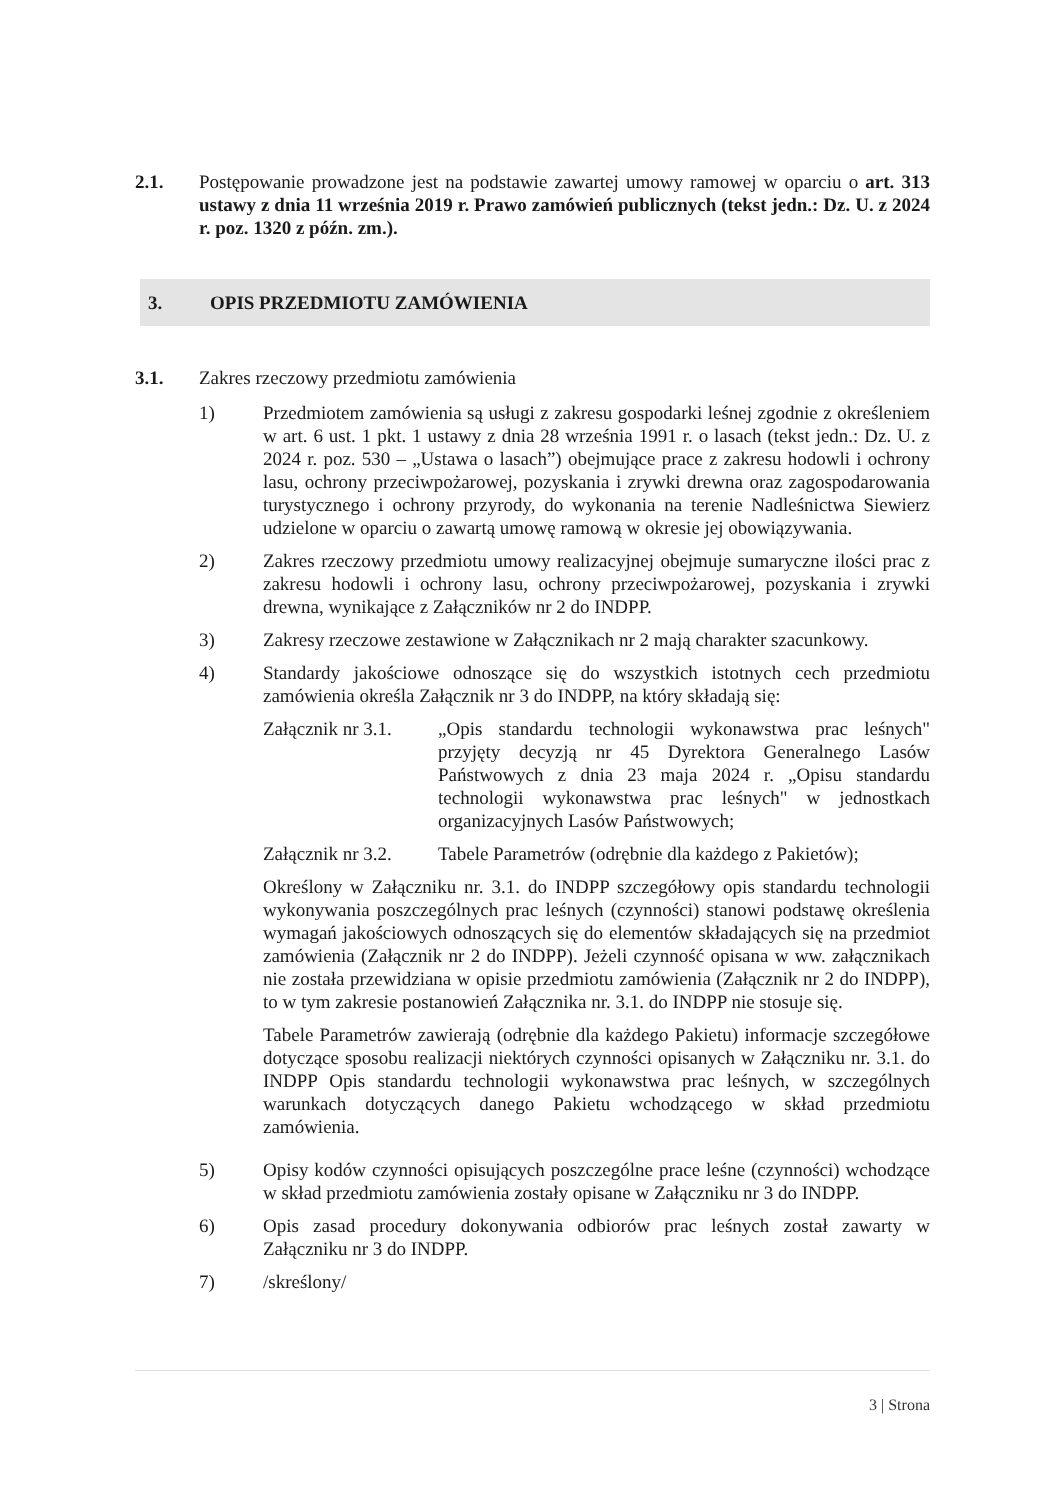2.1. Postępowanie prowadzone jest na podstawie zawartej umowy ramowej w oparciu o art. 313 ustawy z dnia 11 września 2019 r. Prawo zamówień publicznych (tekst jedn.: Dz. U. z 2024 r. poz. 1320 z późn. zm.).
3. OPIS PRZEDMIOTU ZAMÓWIENIA
3.1. Zakres rzeczowy przedmiotu zamówienia
1) Przedmiotem zamówienia są usługi z zakresu gospodarki leśnej zgodnie z określeniem w art. 6 ust. 1 pkt. 1 ustawy z dnia 28 września 1991 r. o lasach (tekst jedn.: Dz. U. z 2024 r. poz. 530 – „Ustawa o lasach”) obejmujące prace z zakresu hodowli i ochrony lasu, ochrony przeciwpożarowej, pozyskania i zrywki drewna oraz zagospodarowania turystycznego i ochrony przyrody, do wykonania na terenie Nadleśnictwa Siewierz udzielone w oparciu o zawartą umowę ramową w okresie jej obowiązywania.
2) Zakres rzeczowy przedmiotu umowy realizacyjnej obejmuje sumaryczne ilości prac z zakresu hodowli i ochrony lasu, ochrony przeciwpożarowej, pozyskania i zrywki drewna, wynikające z Załączników nr 2 do INDPP.
3) Zakresy rzeczowe zestawione w Załącznikach nr 2 mają charakter szacunkowy.
4) Standardy jakościowe odnoszące się do wszystkich istotnych cech przedmiotu zamówienia określa Załącznik nr 3 do INDPP, na który składają się:
Załącznik nr 3.1.
„Opis standardu technologii wykonawstwa prac leśnych" przyjęty decyzją nr 45 Dyrektora Generalnego Lasów Państwowych z dnia 23 maja 2024 r. „Opisu standardu technologii wykonawstwa prac leśnych" w jednostkach organizacyjnych Lasów Państwowych;
Załącznik nr 3.2.
Tabele Parametrów (odrębnie dla każdego z Pakietów);
Określony w Załączniku nr. 3.1. do INDPP szczegółowy opis standardu technologii wykonywania poszczególnych prac leśnych (czynności) stanowi podstawę określenia wymagań jakościowych odnoszących się do elementów składających się na przedmiot zamówienia (Załącznik nr 2 do INDPP). Jeżeli czynność opisana w ww. załącznikach nie została przewidziana w opisie przedmiotu zamówienia (Załącznik nr 2 do INDPP), to w tym zakresie postanowień Załącznika nr. 3.1. do INDPP nie stosuje się.
Tabele Parametrów zawierają (odrębnie dla każdego Pakietu) informacje szczegółowe dotyczące sposobu realizacji niektórych czynności opisanych w Załączniku nr. 3.1. do INDPP Opis standardu technologii wykonawstwa prac leśnych, w szczególnych warunkach dotyczących danego Pakietu wchodzącego w skład przedmiotu zamówienia.
5) Opisy kodów czynności opisujących poszczególne prace leśne (czynności) wchodzące w skład przedmiotu zamówienia zostały opisane w Załączniku nr 3 do INDPP.
6) Opis zasad procedury dokonywania odbiorów prac leśnych został zawarty w Załączniku nr 3 do INDPP.
7) /skreślony/
3 | Strona